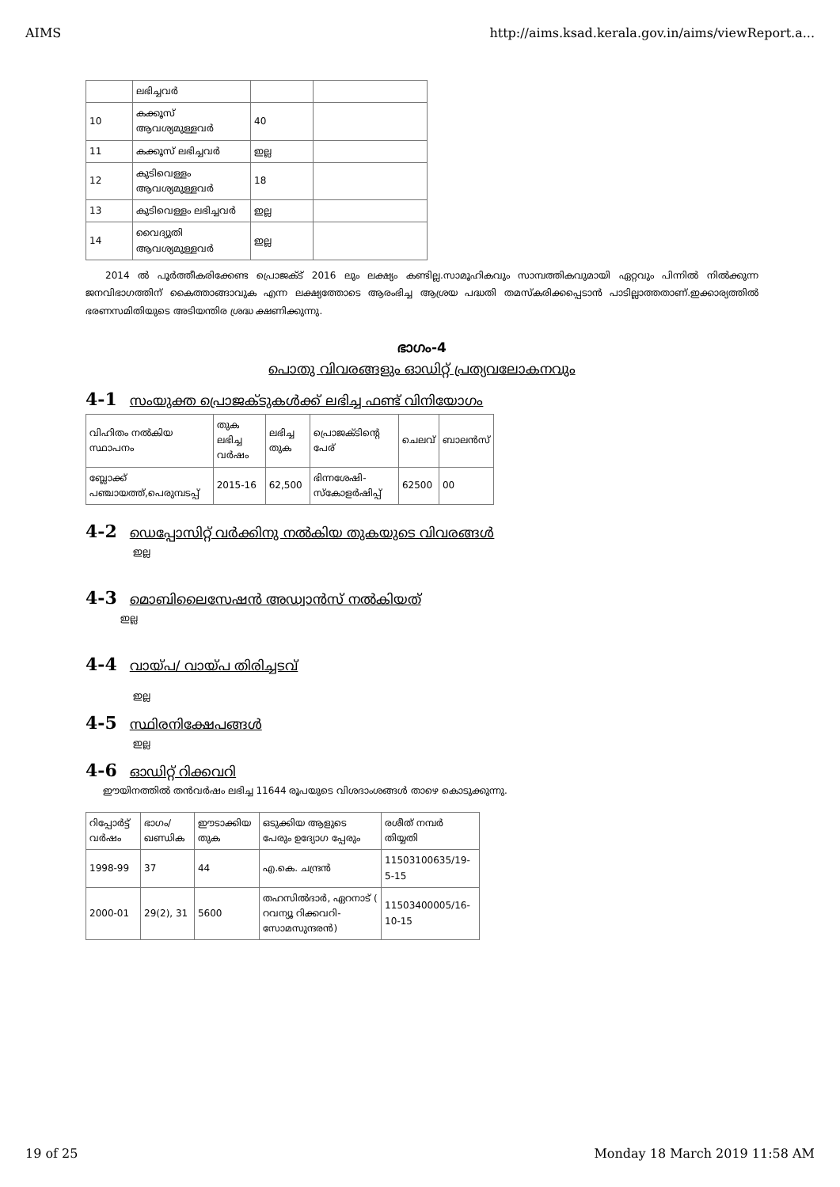AIMS http://aims.ksad.kerala.gov.in/aims/viewReport.a...
| | ലഭിച്ചവർ | | |
| 10 | കക്കൂസ് ആവശ്യമുള്ളവർ | 40 | |
| 11 | കക്കൂസ് ലഭിച്ചവർ | ഇല്ല | |
| 12 | കുടിവെള്ളം ആവശ്യമുള്ളവർ | 18 | |
| 13 | കുടിവെള്ളം ലഭിച്ചവർ | ഇല്ല | |
| 14 | വൈദ്യുതി ആവശ്യമുള്ളവർ | ഇല്ല | |
2014 ൽ പൂർത്തീകരിക്കേണ്ട പ്രൊജക്ട് 2016 ലും ലക്ഷ്യം കണ്ടില്ല.സാമൂഹികവും സാമ്പത്തികവുമായി ഏറ്റവും പിന്നിൽ നിൽക്കുന്ന ജനവിഭാഗത്തിന് കൈത്താങ്ങാവുക എന്ന ലക്ഷ്യത്തോടെ ആരംഭിച്ച ആശ്രയ പദ്ധതി തമസ്കരിക്കപ്പെടാൻ പാടില്ലാത്തതാണ്.ഇക്കാര്യത്തിൽ ഭരണസമിതിയുടെ അടിയന്തിര ശ്രദ്ധ ക്ഷണിക്കുന്നു.
ഭാഗം-4
പൊതു വിവരങ്ങളും ഓഡിറ്റ് പ്രത്യവലോകനവും
4-1 സംയുക്ത പ്രൊജക്ടുകൾക്ക് ലഭിച്ച ഫണ്ട് വിനിയോഗം
| വിഹിതം നൽകിയ സ്ഥാപനം | തുക ലഭിച്ച വർഷം | ലഭിച്ച തുക | പ്രൊജക്ടിന്റെ പേര് | ചെലവ് | ബാലൻസ് |
| --- | --- | --- | --- | --- | --- |
| ബ്ലോക്ക് പഞ്ചായത്ത്,പെരുമ്പടപ്പ് | 2015-16 | 62,500 | ഭിന്നശേഷി-സ്കോളർഷിപ്പ് | 62500 | 00 |
4-2 ഡെപ്പോസിറ്റ് വർക്കിനു നൽകിയ തുകയുടെ വിവരങ്ങൾ
ഇല്ല
4-3 മൊബിലൈസേഷൻ അഡ്വാൻസ് നൽകിയത്
ഇല്ല
4-4 വായ്പ/ വായ്പ തിരിച്ചടവ്
ഇല്ല
4-5 സ്ഥിരനിക്ഷേപങ്ങൾ
ഇല്ല
4-6 ഓഡിറ്റ് റിക്കവറി
ഈയിനത്തിൽ തൻവർഷം ലഭിച്ച 11644 രൂപയുടെ വിശദാംശങ്ങൾ താഴെ കൊടുക്കുന്നു.
| റിപ്പോർട്ട് വർഷം | ഭാഗം/ ഖണ്ഡിക | ഈടാക്കിയ തുക | ഒടുക്കിയ ആളുടെ പേരും ഉദ്യോഗ പ്പേരും | രശീത് നമ്പർ തിയ്യതി |
| --- | --- | --- | --- | --- |
| 1998-99 | 37 | 44 | എ.കെ. ചന്ദ്രൻ | 11503100635/19-5-15 |
| 2000-01 | 29(2), 31 | 5600 | തഹസിൽദാർ, ഏറനാട് ( റവന്യൂ റിക്കവറി-സോമസുന്ദരൻ) | 11503400005/16-10-15 |
19 of 25 Monday 18 March 2019 11:58 AM